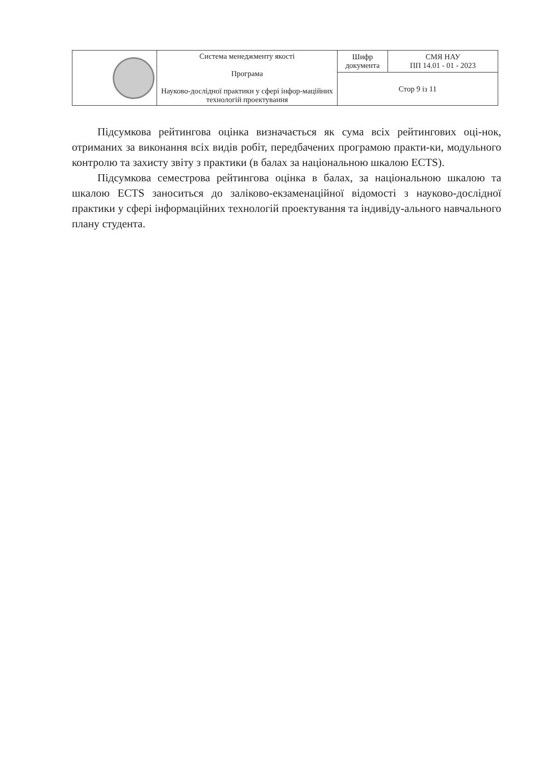| | Система менеджменту якості Програма Науково-дослідної практики у сфері інфор-мацій­них технологій проектування | Шифр документа | СМЯ НАУ ПП 14.01 - 01 - 2023 |
| | | Стор 9 із 11 | |
Підсумкова рейтингова оцінка визначається як сума всіх рейтингових оці-нок, отриманих за виконання всіх видів робіт, передбачених програмою практи-ки, модульного контролю та захисту звіту з практики (в балах за національною шкалою ECTS).
Підсумкова семестрова рейтингова оцінка в балах, за національною шкалою та шкалою ECTS заноситься до заліково-екзаменаційної відомості з науково-дослідної практики у сфері інформаційних технологій проектування та індивіду-ального навчального плану студента.